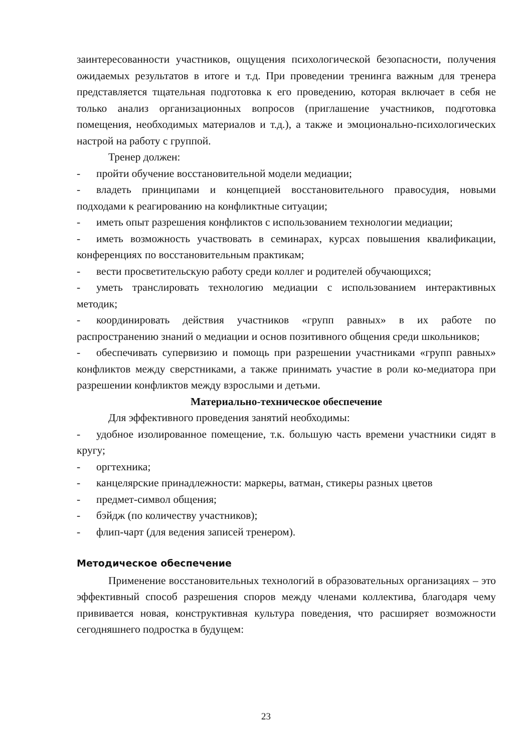заинтересованности участников, ощущения психологической безопасности, получения ожидаемых результатов в итоге и т.д. При проведении тренинга важным для тренера представляется тщательная подготовка к его проведению, которая включает в себя не только анализ организационных вопросов (приглашение участников, подготовка помещения, необходимых материалов и т.д.), а также и эмоционально-психологических настрой на работу с группой.
Тренер должен:
- пройти обучение восстановительной модели медиации;
- владеть принципами и концепцией восстановительного правосудия, новыми подходами к реагированию на конфликтные ситуации;
- иметь опыт разрешения конфликтов с использованием технологии медиации;
- иметь возможность участвовать в семинарах, курсах повышения квалификации, конференциях по восстановительным практикам;
- вести просветительскую работу среди коллег и родителей обучающихся;
- уметь транслировать технологию медиации с использованием интерактивных методик;
- координировать действия участников «групп равных» в их работе по распространению знаний о медиации и основ позитивного общения среди школьников;
- обеспечивать супервизию и помощь при разрешении участниками «групп равных» конфликтов между сверстниками, а также принимать участие в роли ко-медиатора при разрешении конфликтов между взрослыми и детьми.
Материально-техническое обеспечение
Для эффективного проведения занятий необходимы:
- удобное изолированное помещение, т.к. большую часть времени участники сидят в кругу;
- оргтехника;
- канцелярские принадлежности: маркеры, ватман, стикеры разных цветов
- предмет-символ общения;
- бэйдж (по количеству участников);
- флип-чарт (для ведения записей тренером).
Методическое обеспечение
Применение восстановительных технологий в образовательных организациях – это эффективный способ разрешения споров между членами коллектива, благодаря чему прививается новая, конструктивная культура поведения, что расширяет возможности сегодняшнего подростка в будущем:
23